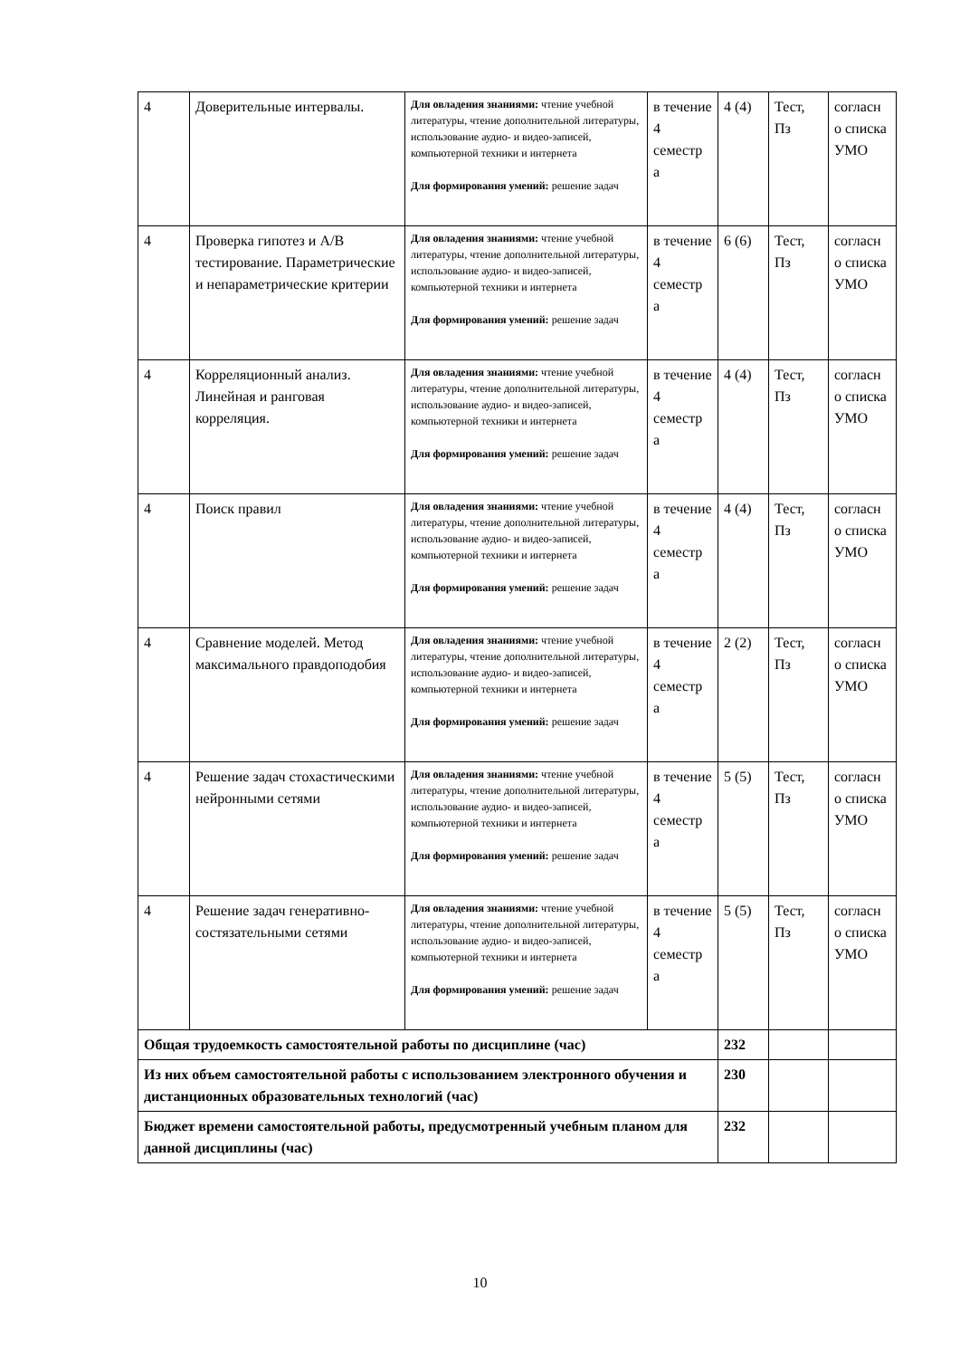| 4 | Доверительные интервалы. | Для овладения знаниями: чтение учебной литературы, чтение дополнительной литературы, использование аудио- и видео-записей, компьютерной техники и интернета Для формирования умений: решение задач | в течение 4 семестр а | 4 (4) | Тест, Пз | согласн о списка УМО |
| 4 | Проверка гипотез и A/B тестирование. Параметрические и непараметрические критерии | Для овладения знаниями: чтение учебной литературы, чтение дополнительной литературы, использование аудио- и видео-записей, компьютерной техники и интернета Для формирования умений: решение задач | в течение 4 семестр а | 6 (6) | Тест, Пз | согласн о списка УМО |
| 4 | Корреляционный анализ. Линейная и ранговая корреляция. | Для овладения знаниями: чтение учебной литературы, чтение дополнительной литературы, использование аудио- и видео-записей, компьютерной техники и интернета Для формирования умений: решение задач | в течение 4 семестр а | 4 (4) | Тест, Пз | согласн о списка УМО |
| 4 | Поиск правил | Для овладения знаниями: чтение учебной литературы, чтение дополнительной литературы, использование аудио- и видео-записей, компьютерной техники и интернета Для формирования умений: решение задач | в течение 4 семестр а | 4 (4) | Тест, Пз | согласн о списка УМО |
| 4 | Сравнение моделей. Метод максимального правдоподобия | Для овладения знаниями: чтение учебной литературы, чтение дополнительной литературы, использование аудио- и видео-записей, компьютерной техники и интернета Для формирования умений: решение задач | в течение 4 семестр а | 2 (2) | Тест, Пз | согласн о списка УМО |
| 4 | Решение задач стохастическими нейронными сетями | Для овладения знаниями: чтение учебной литературы, чтение дополнительной литературы, использование аудио- и видео-записей, компьютерной техники и интернета Для формирования умений: решение задач | в течение 4 семестр а | 5 (5) | Тест, Пз | согласн о списка УМО |
| 4 | Решение задач генеративно-состязательными сетями | Для овладения знаниями: чтение учебной литературы, чтение дополнительной литературы, использование аудио- и видео-записей, компьютерной техники и интернета Для формирования умений: решение задач | в течение 4 семестр а | 5 (5) | Тест, Пз | согласн о списка УМО |
| Общая трудоемкость самостоятельной работы по дисциплине (час) | | | | 232 | | |
| Из них объем самостоятельной работы с использованием электронного обучения и дистанционных образовательных технологий (час) | | | | 230 | | |
| Бюджет времени самостоятельной работы, предусмотренный учебным планом для данной дисциплины (час) | | | | 232 | | |
10